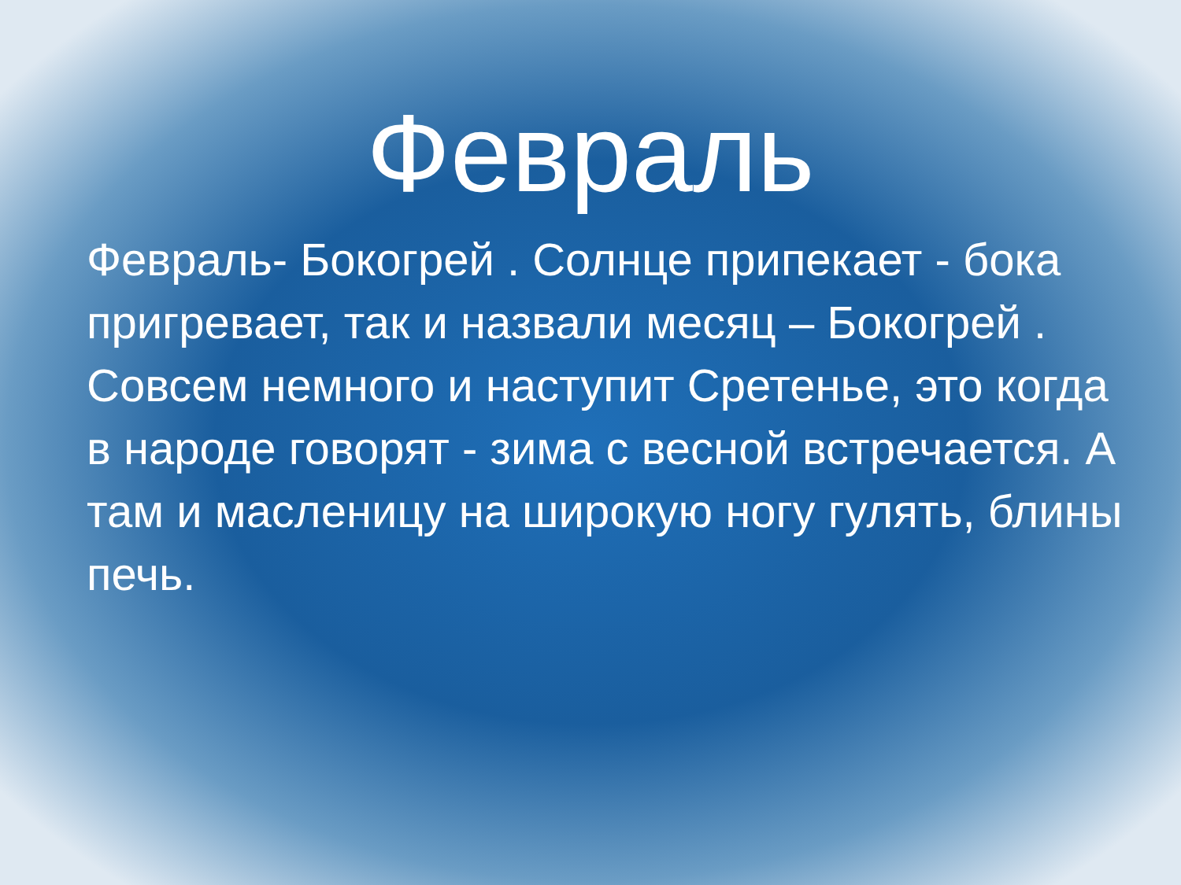Февраль
Февраль- Бокогрей . Солнце припекает - бока пригревает, так и назвали месяц – Бокогрей . Совсем немного и наступит Сретенье, это когда в народе говорят - зима с весной встречается. А там и масленицу на широкую ногу гулять, блины печь.